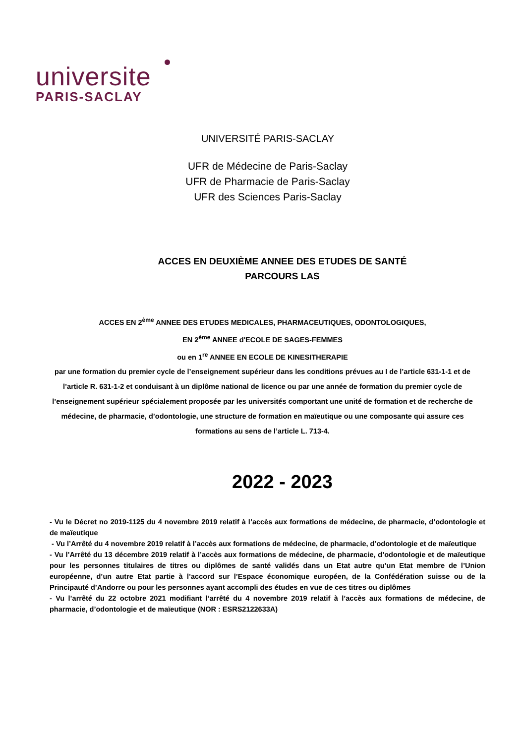universite
PARIS-SACLAY
UNIVERSITÉ PARIS-SACLAY
UFR de Médecine de Paris-Saclay
UFR de Pharmacie de Paris-Saclay
UFR des Sciences Paris-Saclay
ACCES EN DEUXIÈME ANNEE DES ETUDES DE SANTÉ
PARCOURS LAS
ACCES EN 2<sup>ème</sup> ANNEE DES ETUDES MEDICALES, PHARMACEUTIQUES, ODONTOLOGIQUES,
EN 2<sup>ème</sup> ANNEE d'ECOLE DE SAGES-FEMMES
ou en 1<sup>re</sup> ANNEE EN ECOLE DE KINESITHERAPIE
par une formation du premier cycle de l’enseignement supérieur dans les conditions prévues au I de l’article 631-1-1 et de l’article R. 631-1-2 et conduisant à un diplôme national de licence ou par une année de formation du premier cycle de l’enseignement supérieur spécialement proposée par les universités comportant une unité de formation et de recherche de médecine, de pharmacie, d’odontologie, une structure de formation en maïeutique ou une composante qui assure ces formations au sens de l’article L. 713-4.
2022 - 2023
- Vu le Décret no 2019-1125 du 4 novembre 2019 relatif à l’accès aux formations de médecine, de pharmacie, d’odontologie et de maïeutique
- Vu l’Arrêté du 4 novembre 2019 relatif à l’accès aux formations de médecine, de pharmacie, d’odontologie et de maïeutique
- Vu l’Arrêté du 13 décembre 2019 relatif à l’accès aux formations de médecine, de pharmacie, d’odontologie et de maïeutique pour les personnes titulaires de titres ou diplômes de santé validés dans un Etat autre qu’un Etat membre de l’Union européenne, d’un autre Etat partie à l’accord sur l’Espace économique européen, de la Confédération suisse ou de la Principauté d’Andorre ou pour les personnes ayant accompli des études en vue de ces titres ou diplômes
- Vu l’arrêté du 22 octobre 2021 modifiant l’arrêté du 4 novembre 2019 relatif à l’accès aux formations de médecine, de pharmacie, d’odontologie et de maïeutique (NOR : ESRS2122633A)